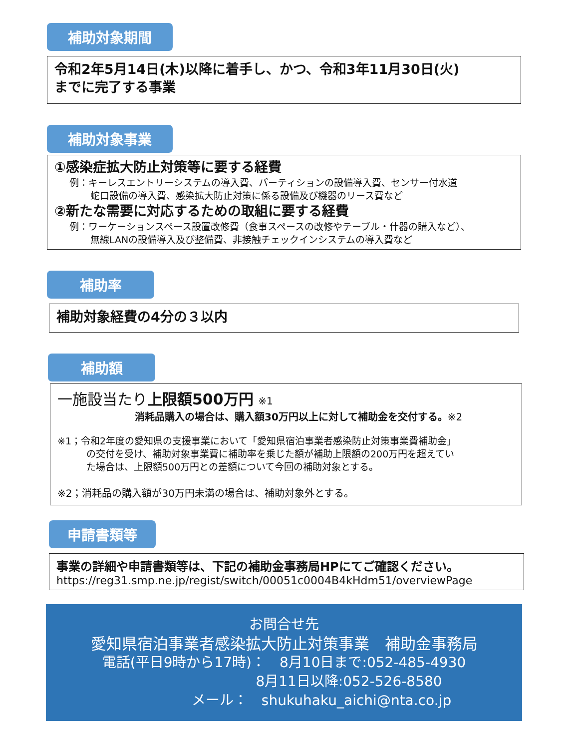補助対象期間
令和2年5月14日(木)以降に着手し、かつ、令和3年11月30日(火)
までに完了する事業
補助対象事業
①感染症拡大防止対策等に要する経費
例：キーレスエントリーシステムの導入費、パーティションの設備導入費、センサー付水道
蛇口設備の導入費、感染拡大防止対策に係る設備及び機器のリース費など
②新たな需要に対応するための取組に要する経費
例：ワーケーションスペース設置改修費（食事スペースの改修やテーブル・什器の購入など）、
無線LANの設備導入及び整備費、非接触チェックインシステムの導入費など
補助率
補助対象経費の4分の３以内
補助額
一施設当たり上限額500万円 ※1
消耗品購入の場合は、購入額30万円以上に対して補助金を交付する。※2
※1；令和2年度の愛知県の支援事業において「愛知県宿泊事業者感染防止対策事業費補助金」
の交付を受け、補助対象事業費に補助率を乗じた額が補助上限額の200万円を超えてい
た場合は、上限額500万円との差額について今回の補助対象とする。
※2；消耗品の購入額が30万円未満の場合は、補助対象外とする。
申請書類等
事業の詳細や申請書類等は、下記の補助金事務局HPにてご確認ください。
https://reg31.smp.ne.jp/regist/switch/00051c0004B4kHdm51/overviewPage
お問合せ先
愛知県宿泊事業者感染拡大防止対策事業　補助金事務局
電話(平日9時から17時)：　8月10日まで:052-485-4930
8月11日以降:052-526-8580
メール：　shukuhaku_aichi@nta.co.jp